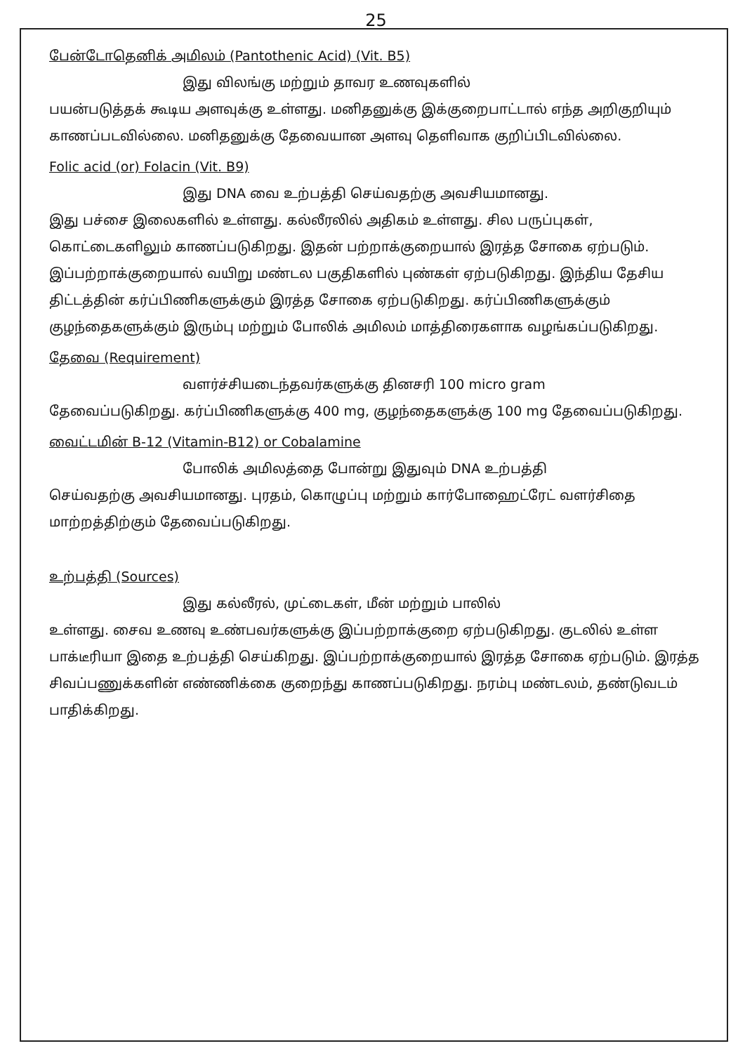25
பேன்டோதெனிக் அமிலம் (Pantothenic Acid) (Vit. B5)
இது விலங்கு மற்றும் தாவர உணவுகளில்
பயன்படுத்தக் கூடிய அளவுக்கு உள்ளது. மனிதனுக்கு இக்குறைபாட்டால் எந்த அறிகுறியும் காணப்படவில்லை. மனிதனுக்கு தேவையான அளவு தெளிவாக குறிப்பிடவில்லை.
Folic acid (or) Folacin (Vit. B9)
இது DNA வை உற்பத்தி செய்வதற்கு அவசியமானது.
இது பச்சை இலைகளில் உள்ளது. கல்லீரலில் அதிகம் உள்ளது. சில பருப்புகள், கொட்டைகளிலும் காணப்படுகிறது. இதன் பற்றாக்குறையால் இரத்த சோகை ஏற்படும். இப்பற்றாக்குறையால் வயிறு மண்டல பகுதிகளில் புண்கள் ஏற்படுகிறது. இந்திய தேசிய திட்டத்தின் கர்ப்பிணிகளுக்கும் இரத்த சோகை ஏற்படுகிறது. கர்ப்பிணிகளுக்கும் குழந்தைகளுக்கும் இரும்பு மற்றும் போலிக் அமிலம் மாத்திரைகளாக வழங்கப்படுகிறது.
தேவை (Requirement)
வளர்ச்சியடைந்தவர்களுக்கு தினசரி 100 micro gram
தேவைப்படுகிறது. கர்ப்பிணிகளுக்கு 400 mg, குழந்தைகளுக்கு 100 mg தேவைப்படுகிறது.
வைட்டமின் B-12 (Vitamin-B12) or Cobalamine
போலிக் அமிலத்தை போன்று இதுவும் DNA உற்பத்தி
செய்வதற்கு அவசியமானது. புரதம், கொழுப்பு மற்றும் கார்போஹைட்ரேட் வளர்சிதை மாற்றத்திற்கும் தேவைப்படுகிறது.
உற்பத்தி (Sources)
இது கல்லீரல், முட்டைகள், மீன் மற்றும் பாலில்
உள்ளது. சைவ உணவு உண்பவர்களுக்கு இப்பற்றாக்குறை ஏற்படுகிறது. குடலில் உள்ள பாக்டீரியா இதை உற்பத்தி செய்கிறது. இப்பற்றாக்குறையால் இரத்த சோகை ஏற்படும். இரத்த சிவப்பணுக்களின் எண்ணிக்கை குறைந்து காணப்படுகிறது. நரம்பு மண்டலம், தண்டுவடம் பாதிக்கிறது.